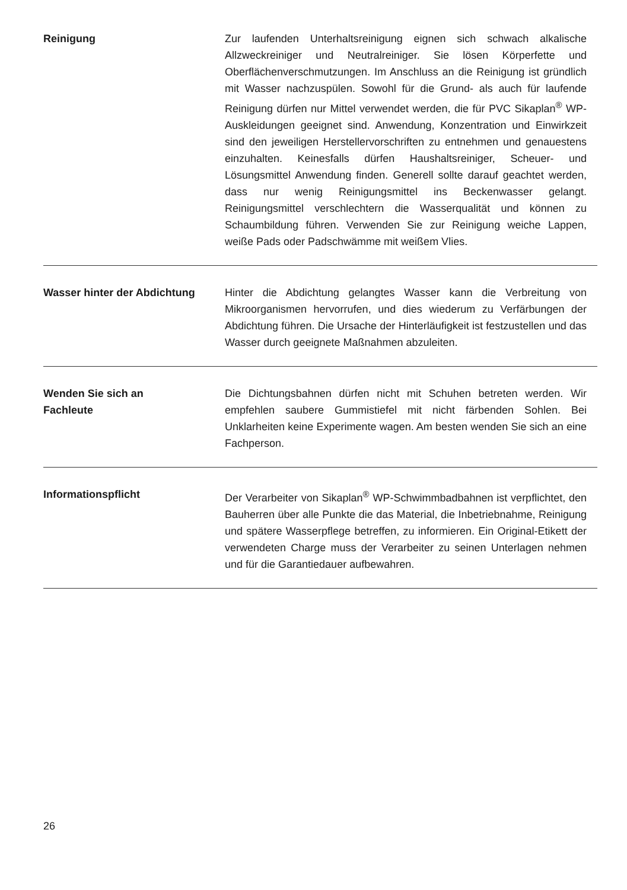Reinigung Zur laufenden Unterhaltsreinigung eignen sich schwach alkalische Allzweckreiniger und Neutralreiniger. Sie lösen Körperfette und Oberflächenverschmutzungen. Im Anschluss an die Reinigung ist gründlich mit Wasser nachzuspülen. Sowohl für die Grund- als auch für laufende Reinigung dürfen nur Mittel verwendet werden, die für PVC Sikaplan<sup>®</sup> WP-Auskleidungen geeignet sind. Anwendung, Konzentration und Einwirkzeit sind den jeweiligen Herstellervorschriften zu entnehmen und genauestens einzuhalten. Keinesfalls dürfen Haushaltsreiniger, Scheuer- und Lösungsmittel Anwendung finden. Generell sollte darauf geachtet werden, dass nur wenig Reinigungsmittel ins Beckenwasser gelangt. Reinigungsmittel verschlechtern die Wasserqualität und können zu Schaumbildung führen. Verwenden Sie zur Reinigung weiche Lappen, weiße Pads oder Padschwämme mit weißem Vlies.
Wasser hinter der Abdichtung Hinter die Abdichtung gelangtes Wasser kann die Verbreitung von Mikroorganismen hervorrufen, und dies wiederum zu Verfärbungen der Abdichtung führen. Die Ursache der Hinterläufigkeit ist festzustellen und das Wasser durch geeignete Maßnahmen abzuleiten.
Wenden Sie sich an
Fachleute
Die Dichtungsbahnen dürfen nicht mit Schuhen betreten werden. Wir empfehlen saubere Gummistiefel mit nicht färbenden Sohlen. Bei Unklarheiten keine Experimente wagen. Am besten wenden Sie sich an eine Fachperson.
Informationspflicht Der Verarbeiter von Sikaplan<sup>®</sup> WP-Schwimmbadbahnen ist verpflichtet, den Bauherren über alle Punkte die das Material, die Inbetriebnahme, Reinigung und spätere Wasserpflege betreffen, zu informieren. Ein Original-Etikett der verwendeten Charge muss der Verarbeiter zu seinen Unterlagen nehmen und für die Garantiedauer aufbewahren.
26